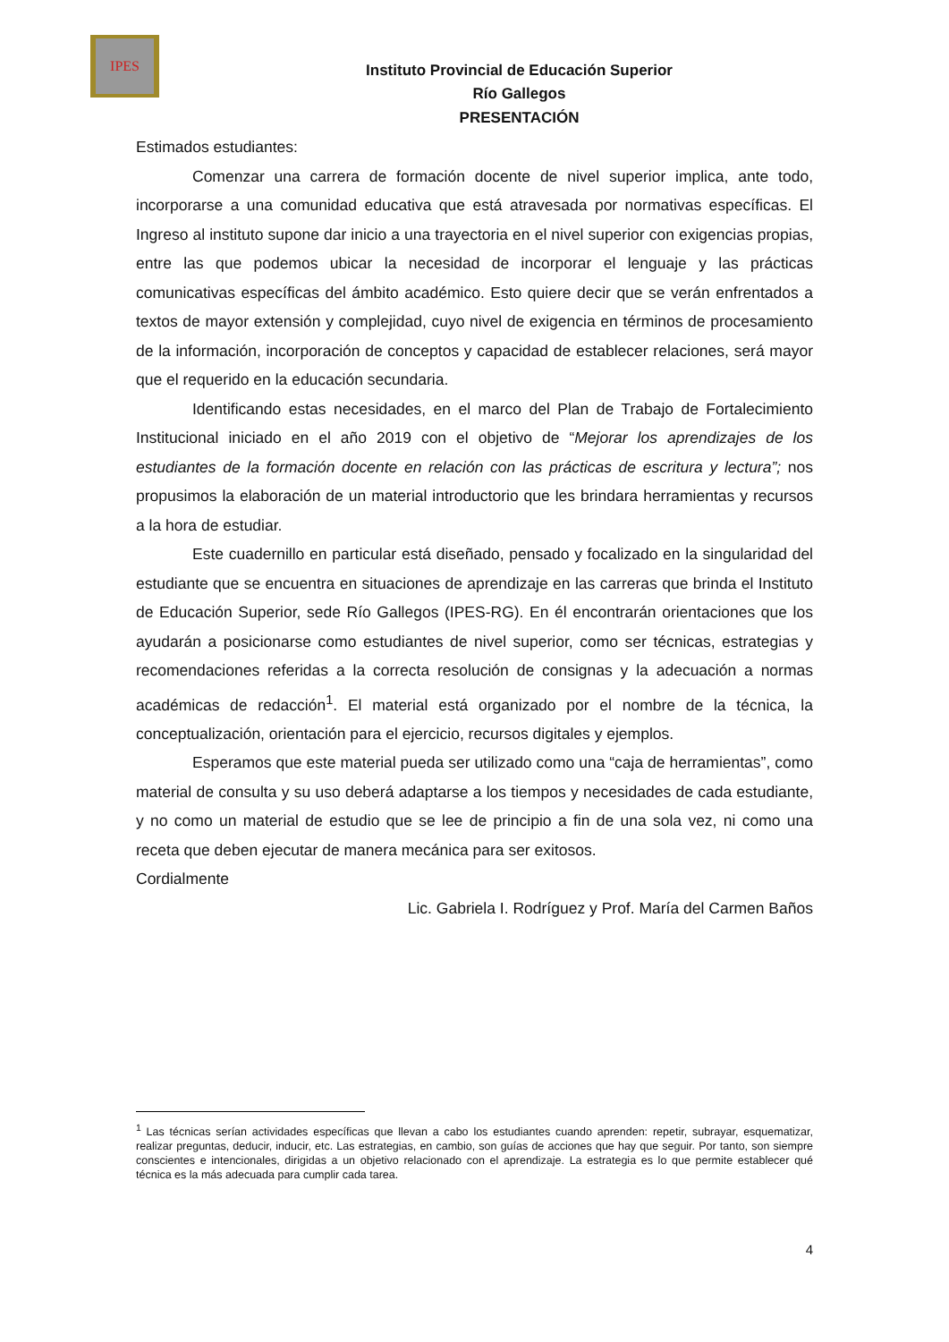IPES
Instituto Provincial de Educación Superior
Río Gallegos
PRESENTACIÓN
Estimados estudiantes:
Comenzar una carrera de formación docente de nivel superior implica, ante todo, incorporarse a una comunidad educativa que está atravesada por normativas específicas. El Ingreso al instituto supone dar inicio a una trayectoria en el nivel superior con exigencias propias, entre las que podemos ubicar la necesidad de incorporar el lenguaje y las prácticas comunicativas específicas del ámbito académico. Esto quiere decir que se verán enfrentados a textos de mayor extensión y complejidad, cuyo nivel de exigencia en términos de procesamiento de la información, incorporación de conceptos y capacidad de establecer relaciones, será mayor que el requerido en la educación secundaria.
Identificando estas necesidades, en el marco del Plan de Trabajo de Fortalecimiento Institucional iniciado en el año 2019 con el objetivo de “Mejorar los aprendizajes de los estudiantes de la formación docente en relación con las prácticas de escritura y lectura”; nos propusimos la elaboración de un material introductorio que les brindara herramientas y recursos a la hora de estudiar.
Este cuadernillo en particular está diseñado, pensado y focalizado en la singularidad del estudiante que se encuentra en situaciones de aprendizaje en las carreras que brinda el Instituto de Educación Superior, sede Río Gallegos (IPES-RG). En él encontrarán orientaciones que los ayudarán a posicionarse como estudiantes de nivel superior, como ser técnicas, estrategias y recomendaciones referidas a la correcta resolución de consignas y la adecuación a normas académicas de redacción<sup>1</sup>. El material está organizado por el nombre de la técnica, la conceptualización, orientación para el ejercicio, recursos digitales y ejemplos.
Esperamos que este material pueda ser utilizado como una “caja de herramientas”, como material de consulta y su uso deberá adaptarse a los tiempos y necesidades de cada estudiante, y no como un material de estudio que se lee de principio a fin de una sola vez, ni como una receta que deben ejecutar de manera mecánica para ser exitosos.
Cordialmente
Lic. Gabriela I. Rodríguez y Prof. María del Carmen Baños
<sup>1</sup> Las técnicas serían actividades específicas que llevan a cabo los estudiantes cuando aprenden: repetir, subrayar, esquematizar, realizar preguntas, deducir, inducir, etc. Las estrategias, en cambio, son guías de acciones que hay que seguir. Por tanto, son siempre conscientes e intencionales, dirigidas a un objetivo relacionado con el aprendizaje. La estrategia es lo que permite establecer qué técnica es la más adecuada para cumplir cada tarea.
4